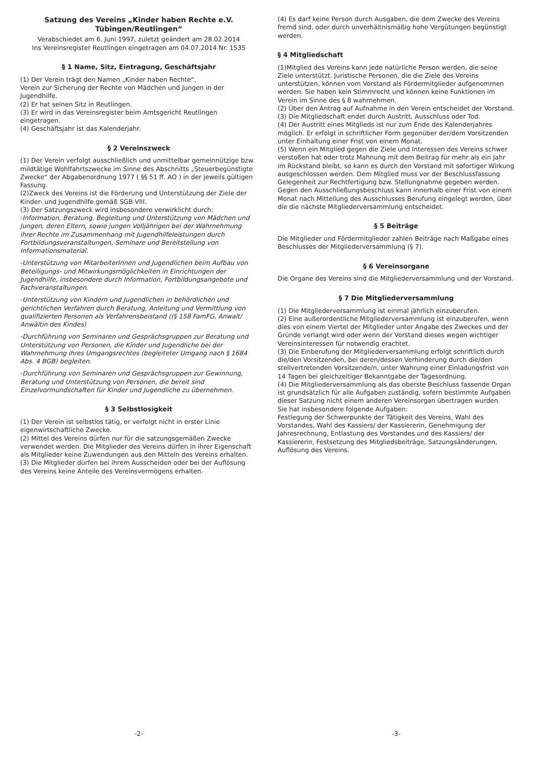Satzung des Vereins „Kinder haben Rechte e.V. Tübingen/Reutlingen“
Verabschiedet am 6. Juni 1997, zuletzt geändert am 28.02.2014
Ins Vereinsregister Reutlingen eingetragen am 04.07.2014 Nr. 1535
§ 1 Name, Sitz, Eintragung, Geschäftsjahr
(1) Der Verein trägt den Namen „Kinder haben Rechte“,
Verein zur Sicherung der Rechte von Mädchen und Jungen in der Jugendhilfe.
(2) Er hat seinen Sitz in Reutlingen.
(3) Er wird in das Vereinsregister beim Amtsgericht Reutlingen eingetragen.
(4) Geschäftsjahr ist das Kalenderjahr.
§ 2 Vereinszweck
(1) Der Verein verfolgt ausschließlich und unmittelbar gemeinnützige bzw. mildtätige Wohlfahrtszwecke im Sinne des Abschnitts „Steuerbegünstigte Zwecke“ der Abgabenordnung 1977 ( §§ 51 ff. AO ) in der jeweils gültigen Fassung.
(2)Zweck des Vereins ist die Förderung und Unterstützung der Ziele der Kinder- und Jugendhilfe gemäß SGB VIII.
(3) Der Satzungszweck wird insbesondere verwirklicht durch:
-Information, Beratung, Begleitung und Unterstützung von Mädchen und Jungen, deren Eltern, sowie jungen Volljährigen bei der Wahrnehmung ihrer Rechte im Zusammenhang mit Jugendhilfeleistungen durch Fortbildungsveranstaltungen, Seminare und Bereitstellung von Informationsmaterial.
-Unterstützung von MitarbeiterInnen und Jugendlichen beim Aufbau von Beteiligungs- und Mitwirkungsmöglichkeiten in Einrichtungen der Jugendhilfe, insbesondere durch Information, Fortbildungsangebote und Fachveranstaltungen.
-Unterstützung von Kindern und Jugendlichen in behördlichen und gerichtlichen Verfahren durch Beratung, Anleitung und Vermittlung von qualifizierten Personen als Verfahrensbeistand ((§ 158 FamFG, Anwalt/ Anwältin des Kindes)
-Durchführung von Seminaren und Gesprächsgruppen zur Beratung und Unterstützung von Personen, die Kinder und Jugendliche bei der Wahrnehmung ihres Umgangsrechtes (begleiteter Umgang nach § 1684 Abs. 4 BGB) begleiten.
-Durchführung von Seminaren und Gesprächsgruppen zur Gewinnung, Beratung und Unterstützung von Personen, die bereit sind Einzelvormundschaften für Kinder und Jugendliche zu übernehmen.
§ 3 Selbstlosigkeit
(1) Der Verein ist selbstlos tätig, er verfolgt nicht in erster Linie eigenwirtschaftliche Zwecke.
(2) Mittel des Vereins dürfen nur für die satzungsgemäßen Zwecke verwendet werden. Die Mitglieder des Vereins dürfen in ihrer Eigenschaft als Mitglieder keine Zuwendungen aus den Mitteln des Vereins erhalten.
(3) Die Mitglieder dürfen bei ihrem Ausscheiden oder bei der Auflösung des Vereins keine Anteile des Vereinsvermögens erhalten.
-2-
(4) Es darf keine Person durch Ausgaben, die dem Zwecke des Vereins fremd sind, oder durch unverhältnismäßig hohe Vergütungen begünstigt werden.
§ 4 Mitgliedschaft
(1)Mitglied des Vereins kann jede natürliche Person werden, die seine Ziele unterstützt. Juristische Personen, die die Ziele des Vereins unterstützen, können vom Vorstand als Fördermitglieder aufgenommen werden. Sie haben kein Stimmrecht und können keine Funktionen im Verein im Sinne des § 8 wahrnehmen.
(2) Über den Antrag auf Aufnahme in den Verein entscheidet der Vorstand.
(3) Die Mitgliedschaft endet durch Austritt, Ausschluss oder Tod.
(4) Der Austritt eines Mitglieds ist nur zum Ende des Kalenderjahres möglich. Er erfolgt in schriftlicher Form gegenüber der/dem Vorsitzenden unter Einhaltung einer Frist von einem Monat.
(5) Wenn ein Mitglied gegen die Ziele und Interessen des Vereins schwer verstoßen hat oder trotz Mahnung mit dem Beitrag für mehr als ein Jahr im Rückstand bleibt, so kann es durch den Vorstand mit sofortiger Wirkung ausgeschlossen werden. Dem Mitglied muss vor der Beschlussfassung Gelegenheit zur Rechtfertigung bzw. Stellungnahme gegeben werden. Gegen den Ausschließungsbeschluss kann innerhalb einer Frist von einem Monat nach Mitteilung des Ausschlusses Berufung eingelegt werden, über die die nächste Mitgliederversammlung entscheidet.
§ 5 Beiträge
Die Mitglieder und Fördermitglieder zahlen Beiträge nach Maßgabe eines Beschlusses der Mitgliederversammlung (§ 7).
§ 6 Vereinsorgane
Die Organe des Vereins sind die Mitgliederversammlung und der Vorstand.
§ 7 Die Mitgliederversammlung
(1) Die Mitgliederversammlung ist einmal jährlich einzuberufen.
(2) Eine außerordentliche Mitgliederversammlung ist einzuberufen, wenn dies von einem Viertel der Mitglieder unter Angabe des Zweckes und der Gründe verlangt wird oder wenn der Vorstand dieses wegen wichtiger Vereinsinteressen für notwendig erachtet.
(3) Die Einberufung der Mitgliederversammlung erfolgt schriftlich durch die/den Vorsitzenden, bei deren/dessen Verhinderung durch die/den stellvertretenden Vorsitzende/n, unter Wahrung einer Einladungsfrist von 14 Tagen bei gleichzeitiger Bekanntgabe der Tagesordnung.
(4) Die Mitgliederversammlung als das oberste Beschluss fassende Organ ist grundsätzlich für alle Aufgaben zuständig, sofern bestimmte Aufgaben dieser Satzung nicht einem anderen Vereinsorgan übertragen wurden.
Sie hat insbesondere folgende Aufgaben:
Festlegung der Schwerpunkte der Tätigkeit des Vereins, Wahl des Vorstandes, Wahl des Kassiers/ der Kassiererin, Genehmigung der Jahresrechnung, Entlastung des Vorstandes und des Kassiers/ der Kassiererin, Festsetzung des Mitgliedsbeiträge, Satzungsänderungen, Auflösung des Vereins.
-3-